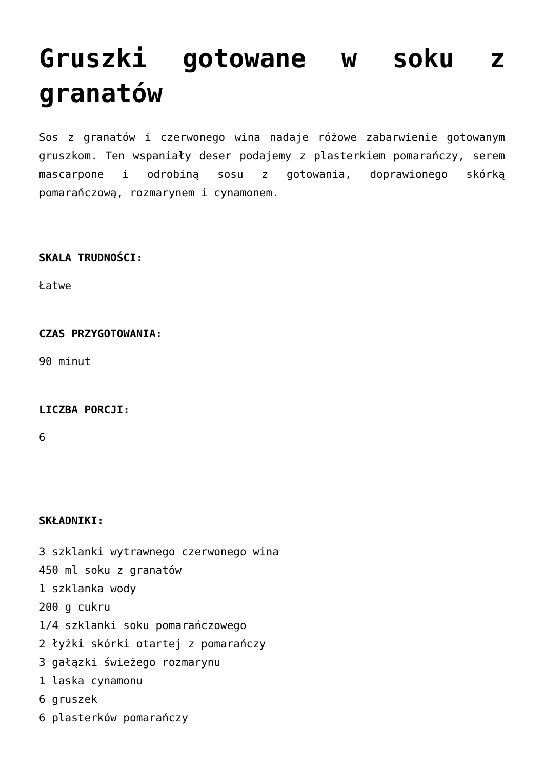Gruszki gotowane w soku z granatów
Sos z granatów i czerwonego wina nadaje różowe zabarwienie gotowanym gruszkom. Ten wspaniały deser podajemy z plasterkiem pomarańczy, serem mascarpone i odrobiną sosu z gotowania, doprawionego skórką pomarańczową, rozmarynem i cynamonem.
SKALA TRUDNOŚCI:
Łatwe
CZAS PRZYGOTOWANIA:
90 minut
LICZBA PORCJI:
6
SKŁADNIKI:
3 szklanki wytrawnego czerwonego wina
450 ml soku z granatów
1 szklanka wody
200 g cukru
1/4 szklanki soku pomarańczowego
2 łyżki skórki otartej z pomarańczy
3 gałązki świeżego rozmarynu
1 laska cynamonu
6 gruszek
6 plasterków pomarańczy